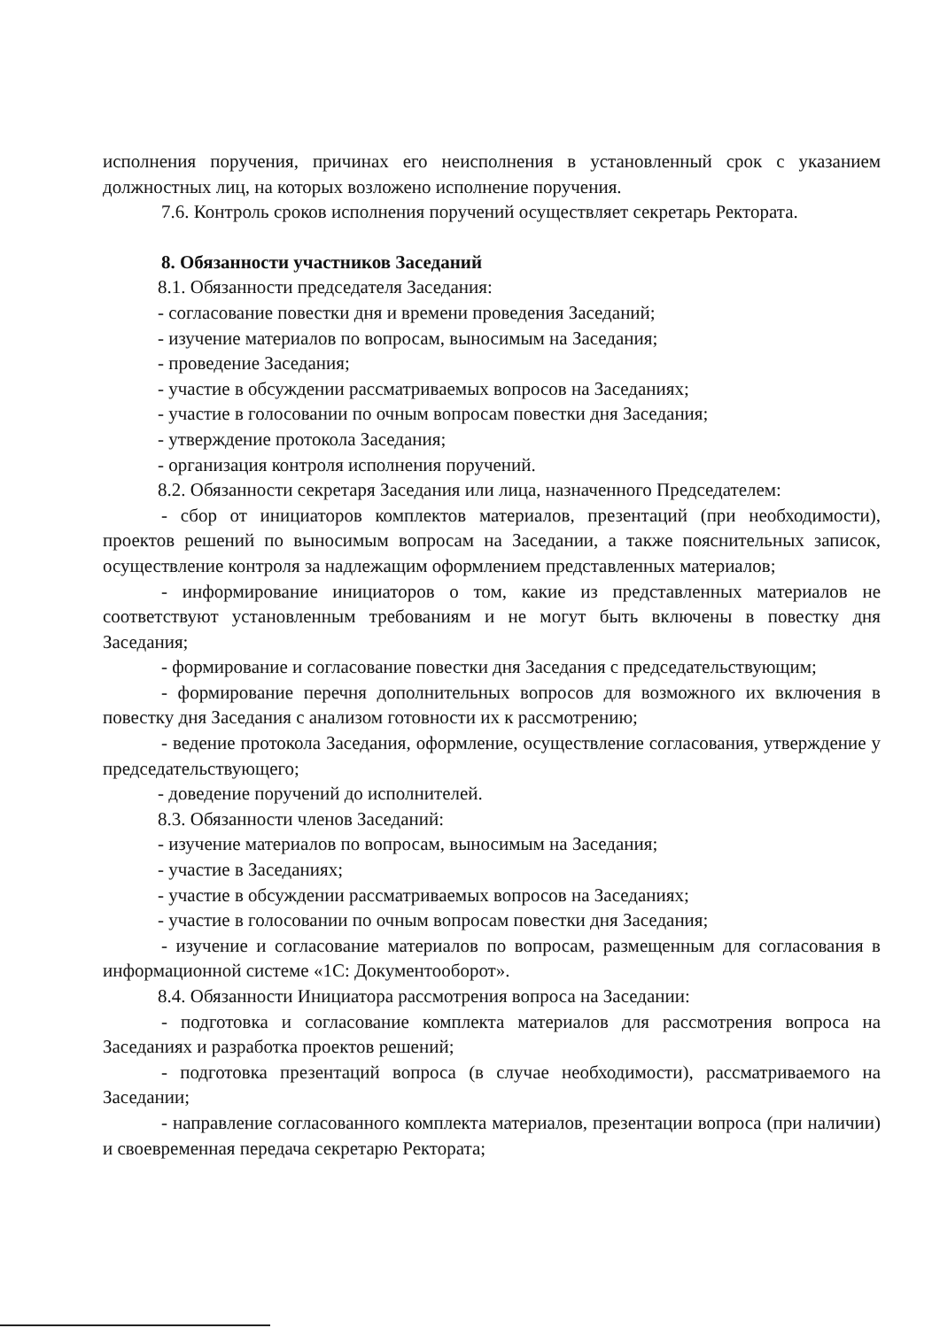исполнения поручения, причинах его неисполнения в установленный срок с указанием должностных лиц, на которых возложено исполнение поручения.
7.6. Контроль сроков исполнения поручений осуществляет секретарь Ректората.
8. Обязанности участников Заседаний
8.1. Обязанности председателя Заседания:
- согласование повестки дня и времени проведения Заседаний;
- изучение материалов по вопросам, выносимым на Заседания;
- проведение Заседания;
- участие в обсуждении рассматриваемых вопросов на Заседаниях;
- участие в голосовании по очным вопросам повестки дня Заседания;
- утверждение протокола Заседания;
- организация контроля исполнения поручений.
8.2. Обязанности секретаря Заседания или лица, назначенного Председателем:
- сбор от инициаторов комплектов материалов, презентаций (при необходимости), проектов решений по выносимым вопросам на Заседании, а также пояснительных записок, осуществление контроля за надлежащим оформлением представленных материалов;
- информирование инициаторов о том, какие из представленных материалов не соответствуют установленным требованиям и не могут быть включены в повестку дня Заседания;
- формирование и согласование повестки дня Заседания с председательствующим;
- формирование перечня дополнительных вопросов для возможного их включения в повестку дня Заседания с анализом готовности их к рассмотрению;
- ведение протокола Заседания, оформление, осуществление согласования, утверждение у председательствующего;
- доведение поручений до исполнителей.
8.3. Обязанности членов Заседаний:
- изучение материалов по вопросам, выносимым на Заседания;
- участие в Заседаниях;
- участие в обсуждении рассматриваемых вопросов на Заседаниях;
- участие в голосовании по очным вопросам повестки дня Заседания;
- изучение и согласование материалов по вопросам, размещенным для согласования в информационной системе «1С: Документооборот».
8.4. Обязанности Инициатора рассмотрения вопроса на Заседании:
- подготовка и согласование комплекта материалов для рассмотрения вопроса на Заседаниях и разработка проектов решений;
- подготовка презентаций вопроса (в случае необходимости), рассматриваемого на Заседании;
- направление согласованного комплекта материалов, презентации вопроса (при наличии) и своевременная передача секретарю Ректората;